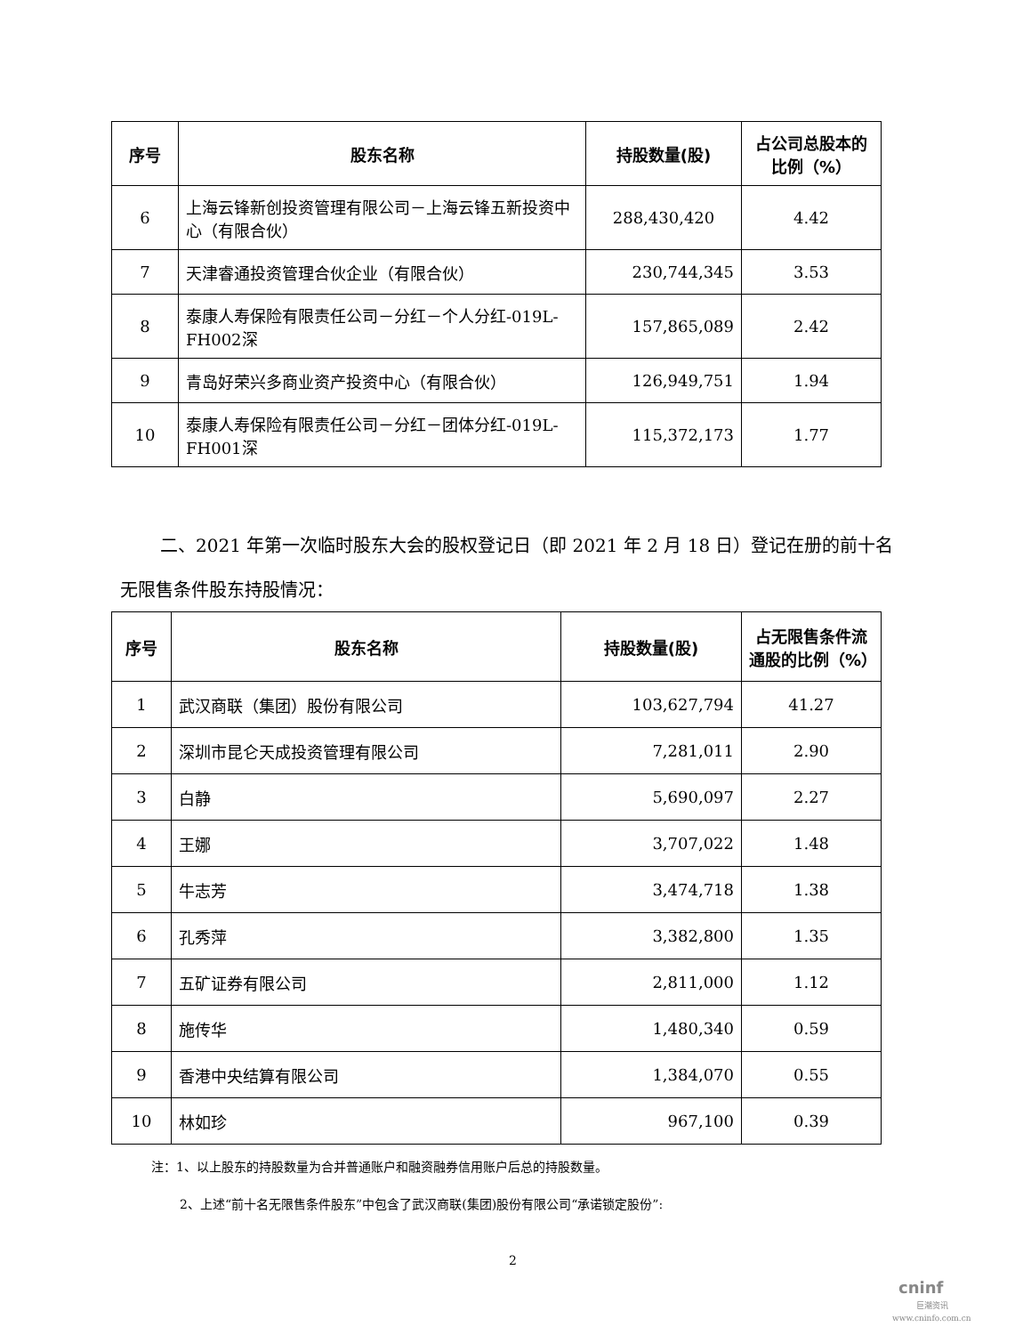| 序号 | 股东名称 | 持股数量(股) | 占公司总股本的比例（%） |
| --- | --- | --- | --- |
| 6 | 上海云锋新创投资管理有限公司－上海云锋五新投资中心（有限合伙） | 288,430,420 | 4.42 |
| 7 | 天津睿通投资管理合伙企业（有限合伙） | 230,744,345 | 3.53 |
| 8 | 泰康人寿保险有限责任公司－分红－个人分红-019L-FH002深 | 157,865,089 | 2.42 |
| 9 | 青岛好荣兴多商业资产投资中心（有限合伙） | 126,949,751 | 1.94 |
| 10 | 泰康人寿保险有限责任公司－分红－团体分红-019L-FH001深 | 115,372,173 | 1.77 |
二、2021 年第一次临时股东大会的股权登记日（即 2021 年 2 月 18 日）登记在册的前十名无限售条件股东持股情况：
| 序号 | 股东名称 | 持股数量(股) | 占无限售条件流通股的比例（%） |
| --- | --- | --- | --- |
| 1 | 武汉商联（集团）股份有限公司 | 103,627,794 | 41.27 |
| 2 | 深圳市昆仑天成投资管理有限公司 | 7,281,011 | 2.90 |
| 3 | 白静 | 5,690,097 | 2.27 |
| 4 | 王娜 | 3,707,022 | 1.48 |
| 5 | 牛志芳 | 3,474,718 | 1.38 |
| 6 | 孔秀萍 | 3,382,800 | 1.35 |
| 7 | 五矿证券有限公司 | 2,811,000 | 1.12 |
| 8 | 施传华 | 1,480,340 | 0.59 |
| 9 | 香港中央结算有限公司 | 1,384,070 | 0.55 |
| 10 | 林如珍 | 967,100 | 0.39 |
注：1、以上股东的持股数量为合并普通账户和融资融券信用账户后总的持股数量。
2、上述“前十名无限售条件股东”中包含了武汉商联(集团)股份有限公司“承诺锁定股份”:
2
cninf
巨潮资讯
www.cninfo.com.cn